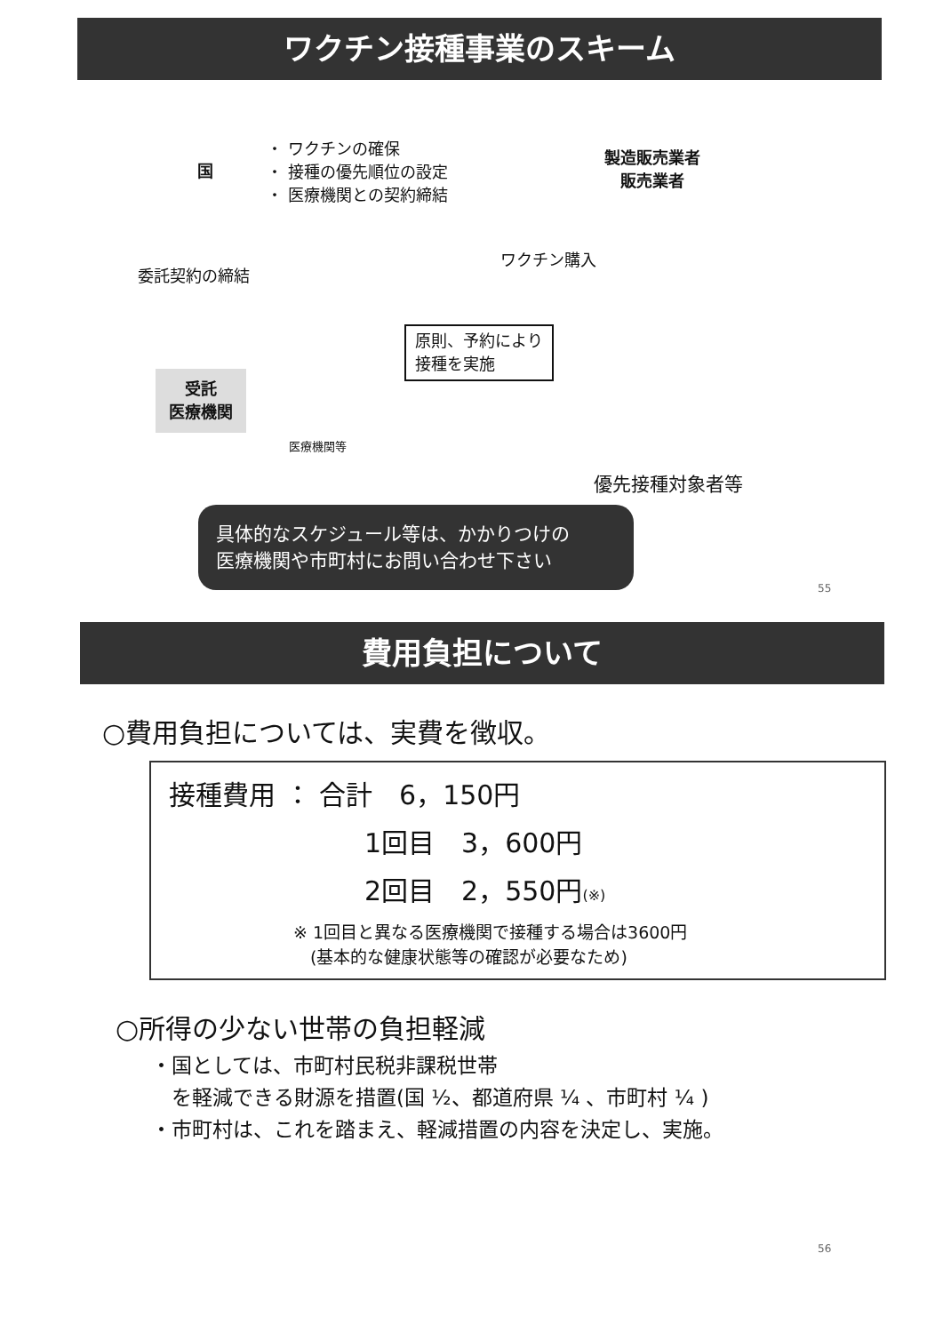ワクチン接種事業のスキーム
国
・ ワクチンの確保
・ 接種の優先順位の設定
・ 医療機関との契約締結
製造販売業者
販売業者
委託契約の締結
ワクチン購入
原則、予約により
接種を実施
受託
医療機関
医療機関等
優先接種対象者等
具体的なスケジュール等は、かかりつけの
医療機関や市町村にお問い合わせ下さい
55
費用負担について
○費用負担については、実費を徴収。
接種費用 ： 合計　6，150円
1回目　3，600円
2回目　2，550円(※)
※ 1回目と異なる医療機関で接種する場合は3600円
　(基本的な健康状態等の確認が必要なため)
○所得の少ない世帯の負担軽減
・国としては、市町村民税非課税世帯
　を軽減できる財源を措置(国 ½、都道府県 ¼ 、市町村 ¼ )
・市町村は、これを踏まえ、軽減措置の内容を決定し、実施。
56